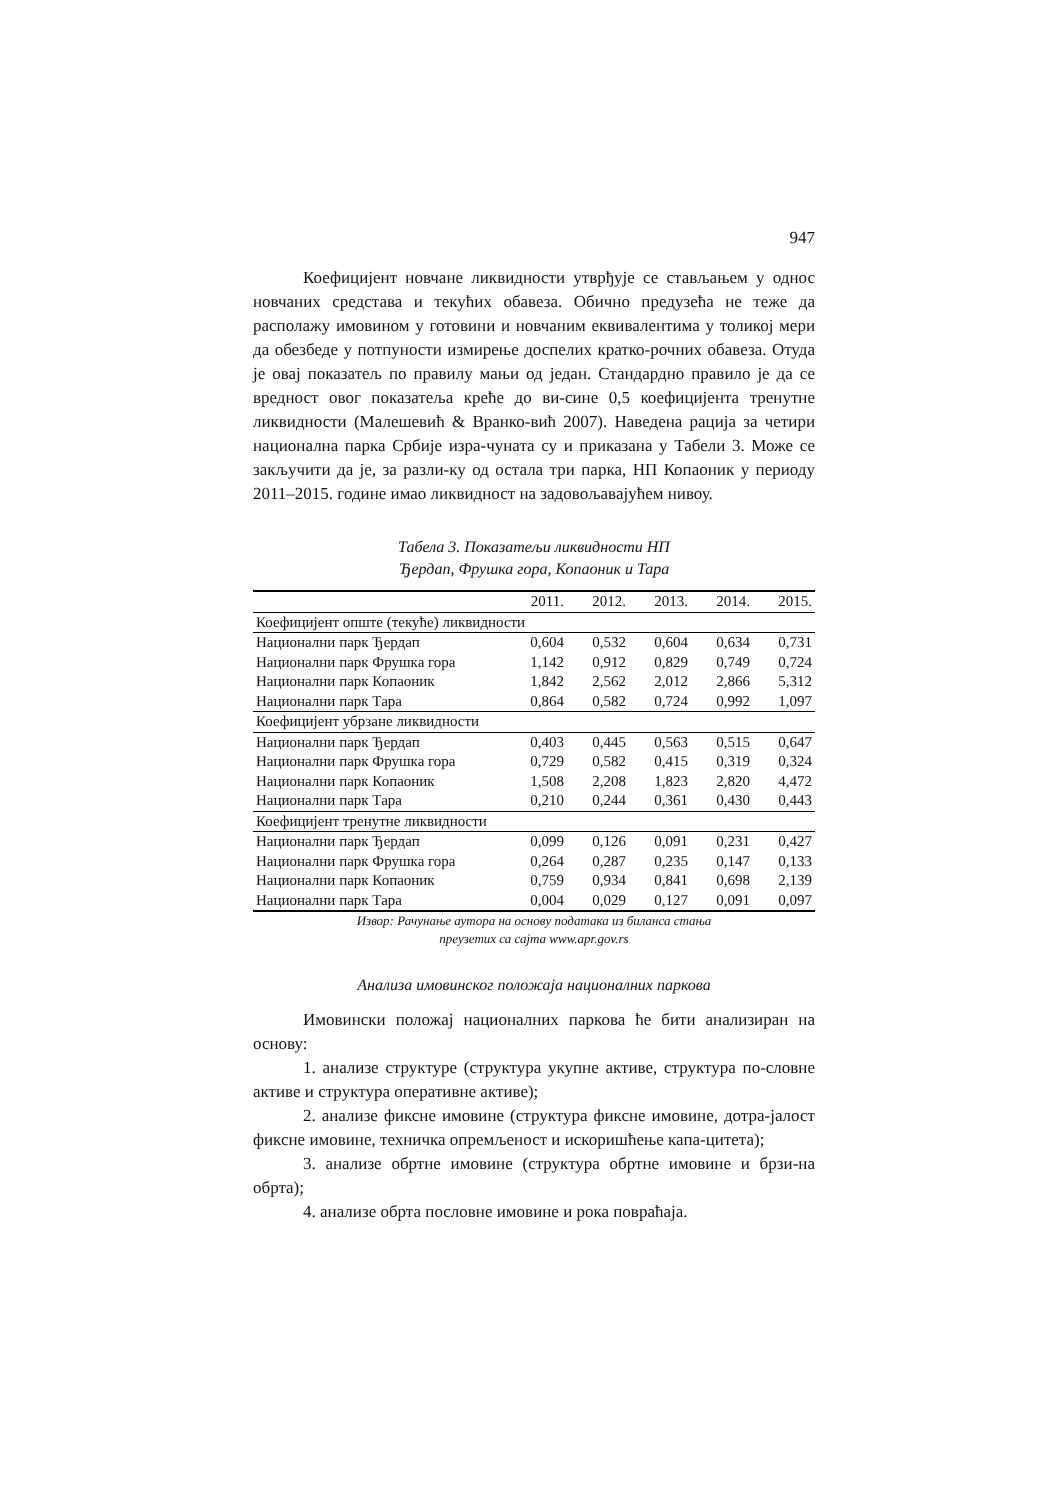947
Коефицијент новчане ликвидности утврђује се стављањем у однос новчаних средстава и текућих обавеза. Обично предузећа не теже да располажу имовином у готовини и новчаним еквивалентима у толикој мери да обезбеде у потпуности измирење доспелих кратко-рочних обавеза. Отуда је овај показатељ по правилу мањи од један. Стандардно правило је да се вредност овог показатеља креће до ви-сине 0,5 коефицијента тренутне ликвидности (Малешевић & Вранко-вић 2007). Наведена рација за четири национална парка Србије изра-чуната су и приказана у Табели 3. Може се закључити да је, за разли-ку од остала три парка, НП Копаоник у периоду 2011–2015. године имао ликвидност на задовољавајућем нивоу.
Табела 3. Показатељи ликвидности НП
Ђердап, Фрушка гора, Копаоник и Тара
| | 2011. | 2012. | 2013. | 2014. | 2015. |
| --- | --- | --- | --- | --- | --- |
| Коефицијент опште (текуће) ликвидности | | | | | |
| Национални парк Ђердап | 0,604 | 0,532 | 0,604 | 0,634 | 0,731 |
| Национални парк Фрушка гора | 1,142 | 0,912 | 0,829 | 0,749 | 0,724 |
| Национални парк Копаоник | 1,842 | 2,562 | 2,012 | 2,866 | 5,312 |
| Национални парк Тара | 0,864 | 0,582 | 0,724 | 0,992 | 1,097 |
| Коефицијент убрзане ликвидности | | | | | |
| Национални парк Ђердап | 0,403 | 0,445 | 0,563 | 0,515 | 0,647 |
| Национални парк Фрушка гора | 0,729 | 0,582 | 0,415 | 0,319 | 0,324 |
| Национални парк Копаоник | 1,508 | 2,208 | 1,823 | 2,820 | 4,472 |
| Национални парк Тара | 0,210 | 0,244 | 0,361 | 0,430 | 0,443 |
| Коефицијент тренутне ликвидности | | | | | |
| Национални парк Ђердап | 0,099 | 0,126 | 0,091 | 0,231 | 0,427 |
| Национални парк Фрушка гора | 0,264 | 0,287 | 0,235 | 0,147 | 0,133 |
| Национални парк Копаоник | 0,759 | 0,934 | 0,841 | 0,698 | 2,139 |
| Национални парк Тара | 0,004 | 0,029 | 0,127 | 0,091 | 0,097 |
Извор: Рачунање аутора на основу података из биланса стања
преузетих са сајта www.apr.gov.rs
Анализа имовинског положаја националних паркова
Имовински положај националних паркова ће бити анализиран на основу:
1. анализе структуре (структура укупне активе, структура по-словне активе и структура оперативне активе);
2. анализе фиксне имовине (структура фиксне имовине, дотра-јалост фиксне имовине, техничка опремљеност и искоришћење капа-цитета);
3. анализе обртне имовине (структура обртне имовине и брзи-на обрта);
4. анализе обрта пословне имовине и рока повраћаја.